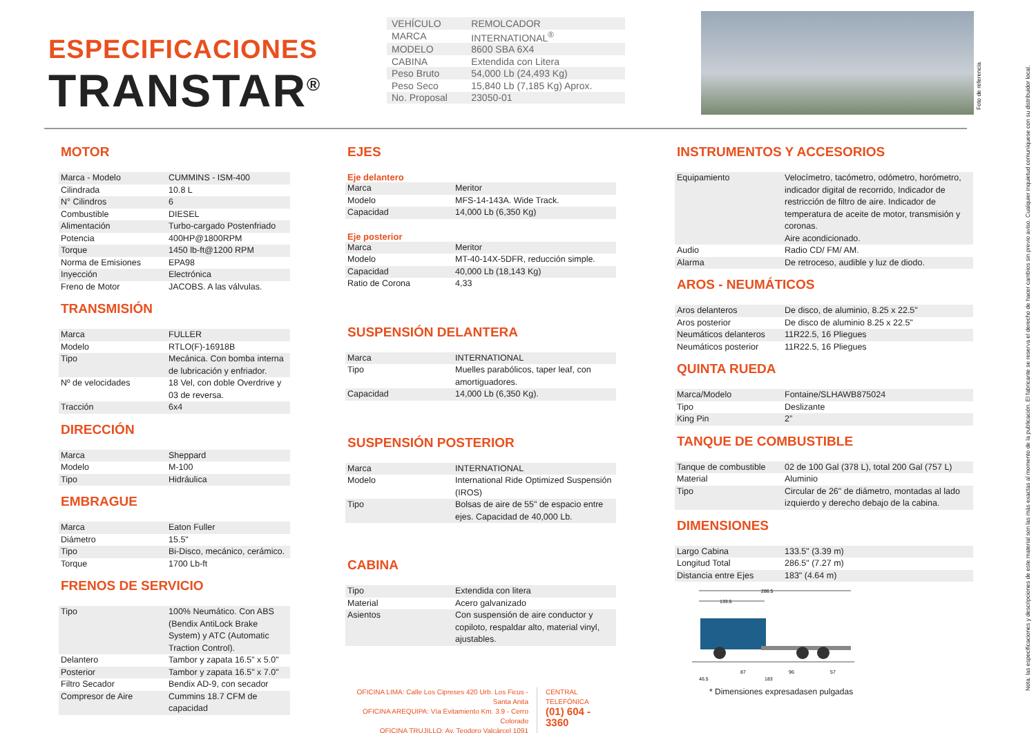ESPECIFICACIONES
TRANSTAR<sup>®</sup>
| VEHÍCULO | REMOLCADOR |
| MARCA | INTERNATIONAL<sup>®</sup> |
| MODELO | 8600 SBA 6X4 |
| CABINA | Extendida con Litera |
| Peso Bruto | 54,000 Lb (24,493 Kg) |
| Peso Seco | 15,840 Lb (7,185 Kg) Aprox. |
| No. Proposal | 23050-01 |
Foto de referencia
Nota: las especificaciones y descripciones de este material son las más exactas al momento de la publicación. El fabricante se reserva el derecho de hacer cambios sin previo aviso. Cualquier inquietud comuníquese con su distribuidor local.
MOTOR
| Marca - Modelo | CUMMINS - ISM-400 |
| Cilindrada | 10.8 L |
| N° Cilindros | 6 |
| Combustible | DIESEL |
| Alimentación | Turbo-cargado Postenfriado |
| Potencia | 400HP@1800RPM |
| Torque | 1450 lb-ft@1200 RPM |
| Norma de Emisiones | EPA98 |
| Inyección | Electrónica |
| Freno de Motor | JACOBS. A las válvulas. |
TRANSMISIÓN
| Marca | FULLER |
| Modelo | RTLO(F)-16918B |
| Tipo | Mecánica. Con bomba interna de lubricación y enfriador. |
| Nº de velocidades | 18 Vel, con doble Overdrive y 03 de reversa. |
| Tracción | 6x4 |
DIRECCIÓN
| Marca | Sheppard |
| Modelo | M-100 |
| Tipo | Hidráulica |
EMBRAGUE
| Marca | Eaton Fuller |
| Diámetro | 15.5" |
| Tipo | Bi-Disco, mecánico, cerámico. |
| Torque | 1700 Lb-ft |
FRENOS DE SERVICIO
| Tipo | 100% Neumático. Con ABS (Bendix AntiLock Brake System) y ATC (Automatic Traction Control). |
| Delantero | Tambor y zapata 16.5" x 5.0" |
| Posterior | Tambor y zapata 16.5" x 7.0" |
| Filtro Secador | Bendix AD-9, con secador |
| Compresor de Aire | Cummins 18.7 CFM de capacidad |
EJES
Eje delantero
| Marca | Meritor |
| Modelo | MFS-14-143A. Wide Track. |
| Capacidad | 14,000 Lb (6,350 Kg) |
Eje posterior
| Marca | Meritor |
| Modelo | MT-40-14X-5DFR, reducción simple. |
| Capacidad | 40,000 Lb (18,143 Kg) |
| Ratio de Corona | 4,33 |
SUSPENSIÓN DELANTERA
| Marca | INTERNATIONAL |
| Tipo | Muelles parabólicos, taper leaf, con amortiguadores. |
| Capacidad | 14,000 Lb (6,350 Kg). |
SUSPENSIÓN POSTERIOR
| Marca | INTERNATIONAL |
| Modelo | International Ride Optimized Suspensión (IROS) |
| Tipo | Bolsas de aire de 55" de espacio entre ejes. Capacidad de 40,000 Lb. |
CABINA
| Tipo | Extendida con litera |
| Material | Acero galvanizado |
| Asientos | Con suspensión de aire conductor y copiloto, respaldar alto, material vinyl, ajustables. |
OFICINA LIMA: Calle Los Cipreses 420 Urb. Los Ficus - Santa Anita
OFICINA AREQUIPA: Vía Evitamiento Km. 3.9 - Cerro Colorado
OFICINA TRUJILLO: Av. Teodoro Valcárcel 1091
CENTRAL TELEFÓNICA
(01) 604 - 3360
INSTRUMENTOS Y ACCESORIOS
| Equipamiento | Velocímetro, tacómetro, odómetro, horómetro, indicador digital de recorrido, Indicador de restricción de filtro de aire. Indicador de temperatura de aceite de motor, transmisión y coronas. Aire acondicionado. |
| Audio | Radio CD/ FM/ AM. |
| Alarma | De retroceso, audible y luz de diodo. |
AROS - NEUMÁTICOS
| Aros delanteros | De disco, de aluminio, 8.25 x 22.5" |
| Aros posterior | De disco de aluminio 8.25 x 22.5" |
| Neumáticos delanteros | 11R22.5, 16 Pliegues |
| Neumáticos posterior | 11R22.5, 16 Pliegues |
QUINTA RUEDA
| Marca/Modelo | Fontaine/SLHAWB875024 |
| Tipo | Deslizante |
| King Pin | 2” |
TANQUE DE COMBUSTIBLE
| Tanque de combustible | 02 de 100 Gal (378 L), total 200 Gal (757 L) |
| Material | Aluminio |
| Tipo | Circular de 26" de diámetro, montadas al lado izquierdo y derecho debajo de la cabina. |
DIMENSIONES
| Largo Cabina | 133.5" (3.39 m) |
| Longitud Total | 286.5" (7.27 m) |
| Distancia entre Ejes | 183" (4.64 m) |
286.5
133.5
46.5
87
183
96
57
* Dimensiones expresadasen pulgadas